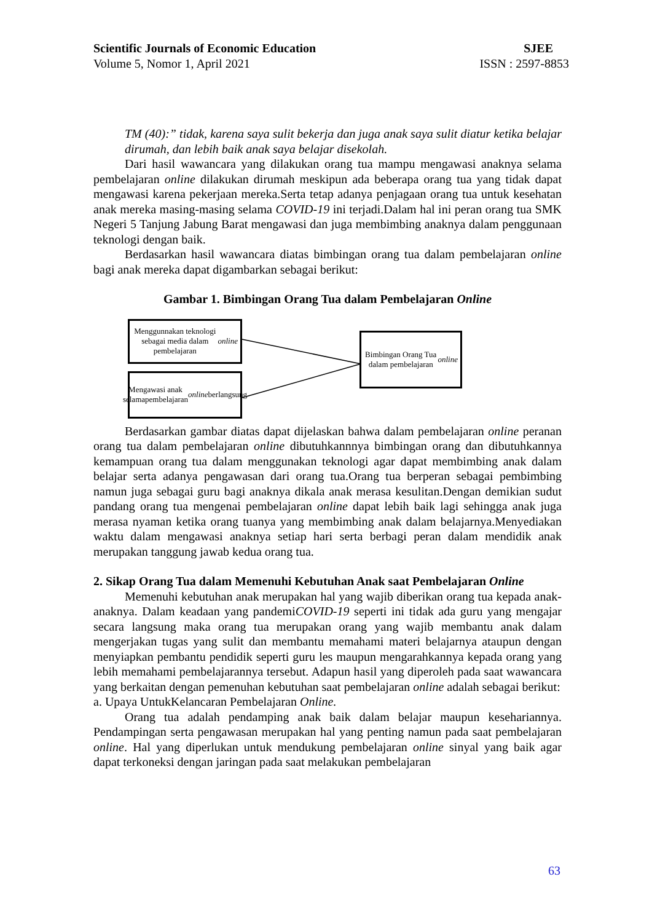Scientific Journals of Economic Education SJEE
Volume 5, Nomor 1, April 2021 ISSN : 2597-8853
TM (40):” tidak, karena saya sulit bekerja dan juga anak saya sulit diatur ketika belajar dirumah, dan lebih baik anak saya belajar disekolah.
Dari hasil wawancara yang dilakukan orang tua mampu mengawasi anaknya selama pembelajaran online dilakukan dirumah meskipun ada beberapa orang tua yang tidak dapat mengawasi karena pekerjaan mereka.Serta tetap adanya penjagaan orang tua untuk kesehatan anak mereka masing-masing selama COVID-19 ini terjadi.Dalam hal ini peran orang tua SMK Negeri 5 Tanjung Jabung Barat mengawasi dan juga membimbing anaknya dalam penggunaan teknologi dengan baik.
Berdasarkan hasil wawancara diatas bimbingan orang tua dalam pembelajaran online bagi anak mereka dapat digambarkan sebagai berikut:
Gambar 1. Bimbingan Orang Tua dalam Pembelajaran Online
Menggunnakan teknologi sebagai media dalam pembelajaran online
Mengawasi anak selamapembelajaran online berlangsung
Bimbingan Orang Tua dalam pembelajaran online
Berdasarkan gambar diatas dapat dijelaskan bahwa dalam pembelajaran online peranan orang tua dalam pembelajaran online dibutuhkannnya bimbingan orang dan dibutuhkannya kemampuan orang tua dalam menggunakan teknologi agar dapat membimbing anak dalam belajar serta adanya pengawasan dari orang tua.Orang tua berperan sebagai pembimbing namun juga sebagai guru bagi anaknya dikala anak merasa kesulitan.Dengan demikian sudut pandang orang tua mengenai pembelajaran online dapat lebih baik lagi sehingga anak juga merasa nyaman ketika orang tuanya yang membimbing anak dalam belajarnya.Menyediakan waktu dalam mengawasi anaknya setiap hari serta berbagi peran dalam mendidik anak merupakan tanggung jawab kedua orang tua.
2. Sikap Orang Tua dalam Memenuhi Kebutuhan Anak saat Pembelajaran Online
Memenuhi kebutuhan anak merupakan hal yang wajib diberikan orang tua kepada anak-anaknya. Dalam keadaan yang pandemiCOVID-19 seperti ini tidak ada guru yang mengajar secara langsung maka orang tua merupakan orang yang wajib membantu anak dalam mengerjakan tugas yang sulit dan membantu memahami materi belajarnya ataupun dengan menyiapkan pembantu pendidik seperti guru les maupun mengarahkannya kepada orang yang lebih memahami pembelajarannya tersebut. Adapun hasil yang diperoleh pada saat wawancara yang berkaitan dengan pemenuhan kebutuhan saat pembelajaran online adalah sebagai berikut:
a. Upaya UntukKelancaran Pembelajaran Online.
Orang tua adalah pendamping anak baik dalam belajar maupun kesehariannya. Pendampingan serta pengawasan merupakan hal yang penting namun pada saat pembelajaran online. Hal yang diperlukan untuk mendukung pembelajaran online sinyal yang baik agar dapat terkoneksi dengan jaringan pada saat melakukan pembelajaran
63